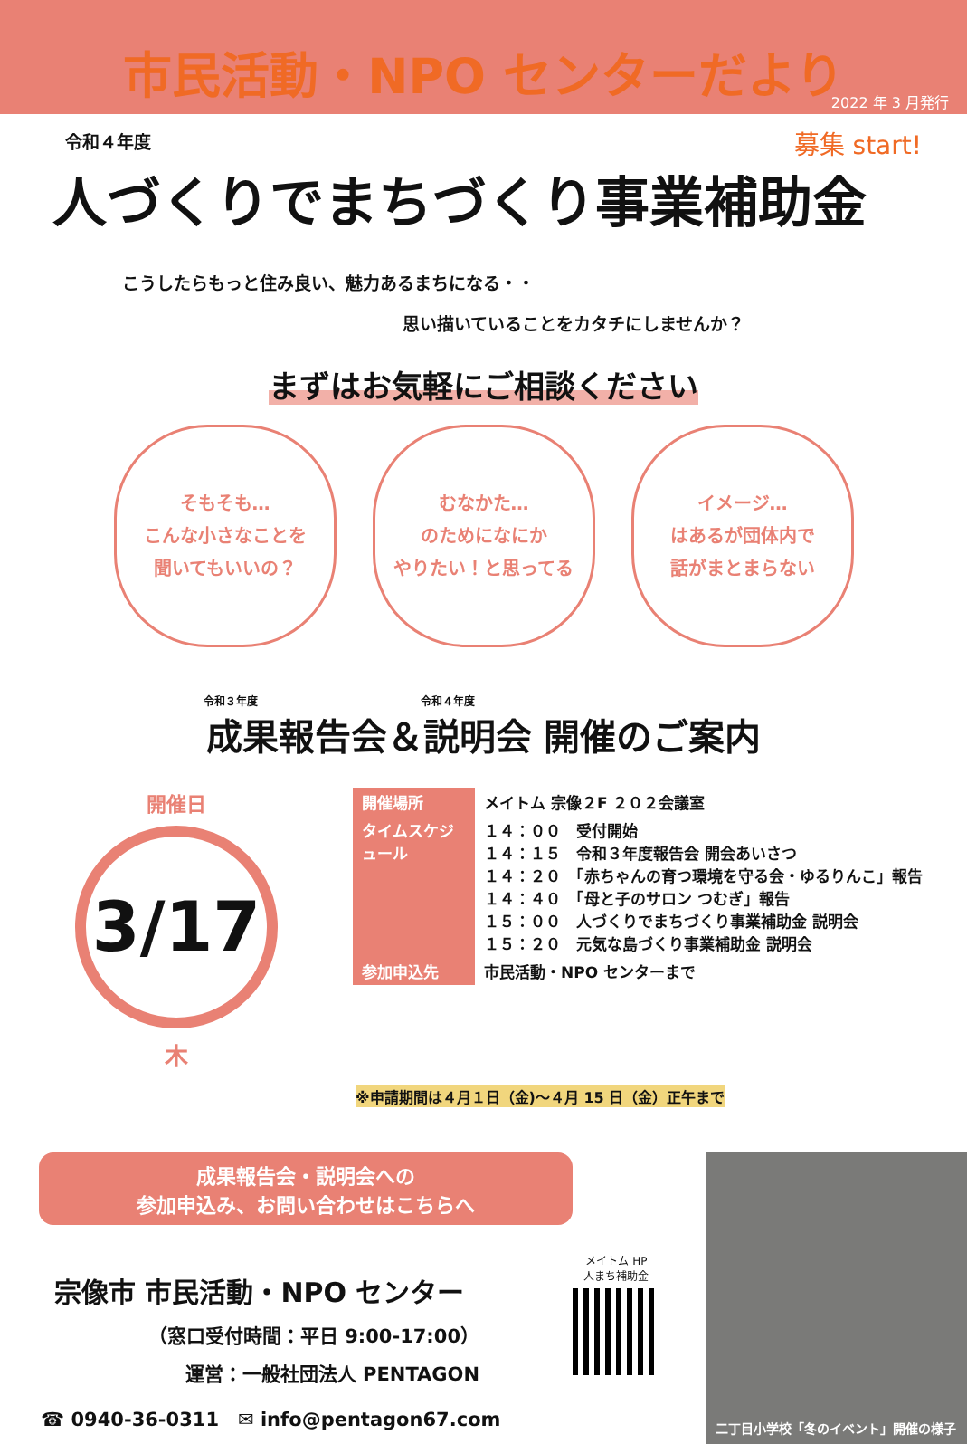市民活動・NPO センターだより
2022 年 3 月発行
募集 start!
令和４年度
人づくりでまちづくり事業補助金
こうしたらもっと住み良い、魅力あるまちになる・・
思い描いていることをカタチにしませんか？
まずはお気軽にご相談ください
そもそも…
こんな小さなことを
聞いてもいいの？
むなかた…
のためになにか
やりたい！と思ってる
イメージ…
はあるが団体内で
話がまとまらない
令和３年度　　　　　　　　　　　　　　　令和４年度
成果報告会＆説明会 開催のご案内
開催日
3/17
木
| 開催場所 | メイトム 宗像２F ２０２会議室 |
| タイムスケジュール | １４：００ 受付開始 １４：１５ 令和３年度報告会 開会あいさつ １４：２０ 「赤ちゃんの育つ環境を守る会・ゆるりんこ」報告 １４：４０ 「母と子のサロン つむぎ」報告 １５：００ 人づくりでまちづくり事業補助金 説明会 １５：２０ 元気な島づくり事業補助金 説明会 |
| 参加申込先 | 市民活動・NPO センターまで |
※申請期間は４月１日（金)～４月 15 日（金）正午まで
成果報告会・説明会への
参加申込み、お問い合わせはこちらへ
宗像市 市民活動・NPO センター
（窓口受付時間：平日 9:00-17:00）
運営：一般社団法人 PENTAGON
☎ 0940-36-0311　✉ info@pentagon67.com
メイトム HP
人まち補助金
二丁目小学校「冬のイベント」開催の様子